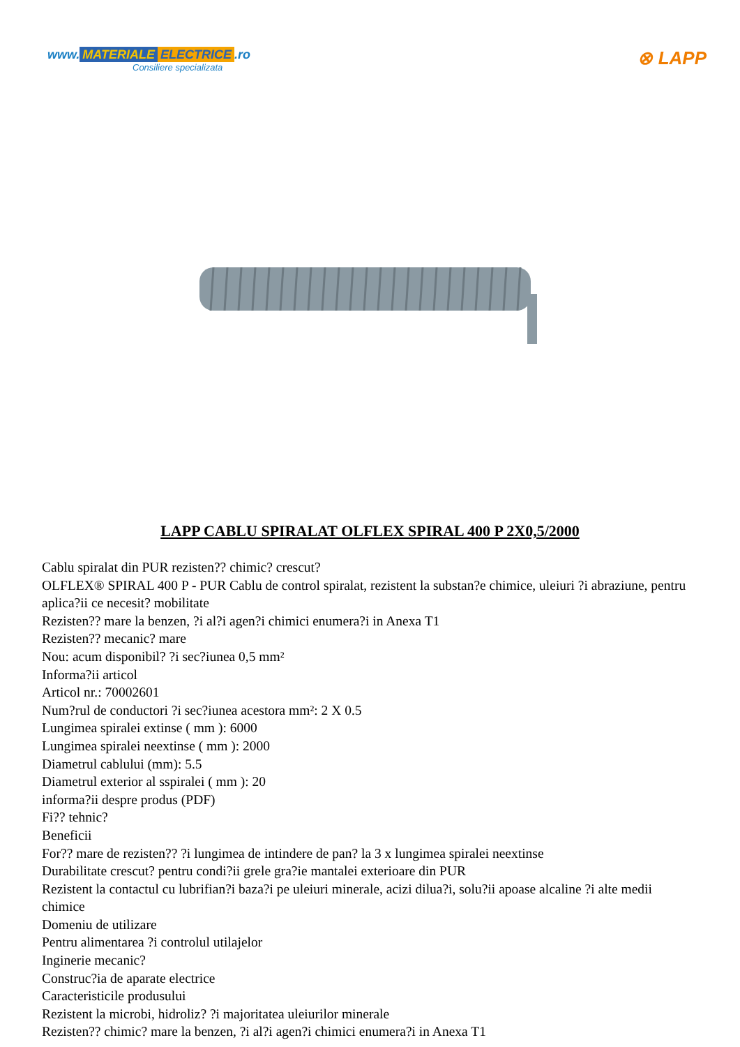www. MATERIALE ELECTRICE.ro
Consiliere specializata
⊗ LAPP
LAPP CABLU SPIRALAT OLFLEX SPIRAL 400 P 2X0,5/2000
Cablu spiralat din PUR rezisten?? chimic? crescut?
OLFLEX® SPIRAL 400 P - PUR Cablu de control spiralat, rezistent la substan?e chimice, uleiuri ?i abraziune, pentru aplica?ii ce necesit? mobilitate
Rezisten?? mare la benzen, ?i al?i agen?i chimici enumera?i in Anexa T1
Rezisten?? mecanic? mare
Nou: acum disponibil? ?i sec?iunea 0,5 mm²
Informa?ii articol
Articol nr.: 70002601
Num?rul de conductori ?i sec?iunea acestora mm²: 2 X 0.5
Lungimea spiralei extinse ( mm ): 6000
Lungimea spiralei neextinse ( mm ): 2000
Diametrul cablului (mm): 5.5
Diametrul exterior al sspiralei ( mm ): 20
informa?ii despre produs (PDF)
Fi?? tehnic?
Beneficii
For?? mare de rezisten?? ?i lungimea de intindere de pan? la 3 x lungimea spiralei neextinse
Durabilitate crescut? pentru condi?ii grele gra?ie mantalei exterioare din PUR
Rezistent la contactul cu lubrifian?i baza?i pe uleiuri minerale, acizi dilua?i, solu?ii apoase alcaline ?i alte medii chimice
Domeniu de utilizare
Pentru alimentarea ?i controlul utilajelor
Inginerie mecanic?
Construc?ia de aparate electrice
Caracteristicile produsului
Rezistent la microbi, hidroliz? ?i majoritatea uleiurilor minerale
Rezisten?? chimic? mare la benzen, ?i al?i agen?i chimici enumera?i in Anexa T1